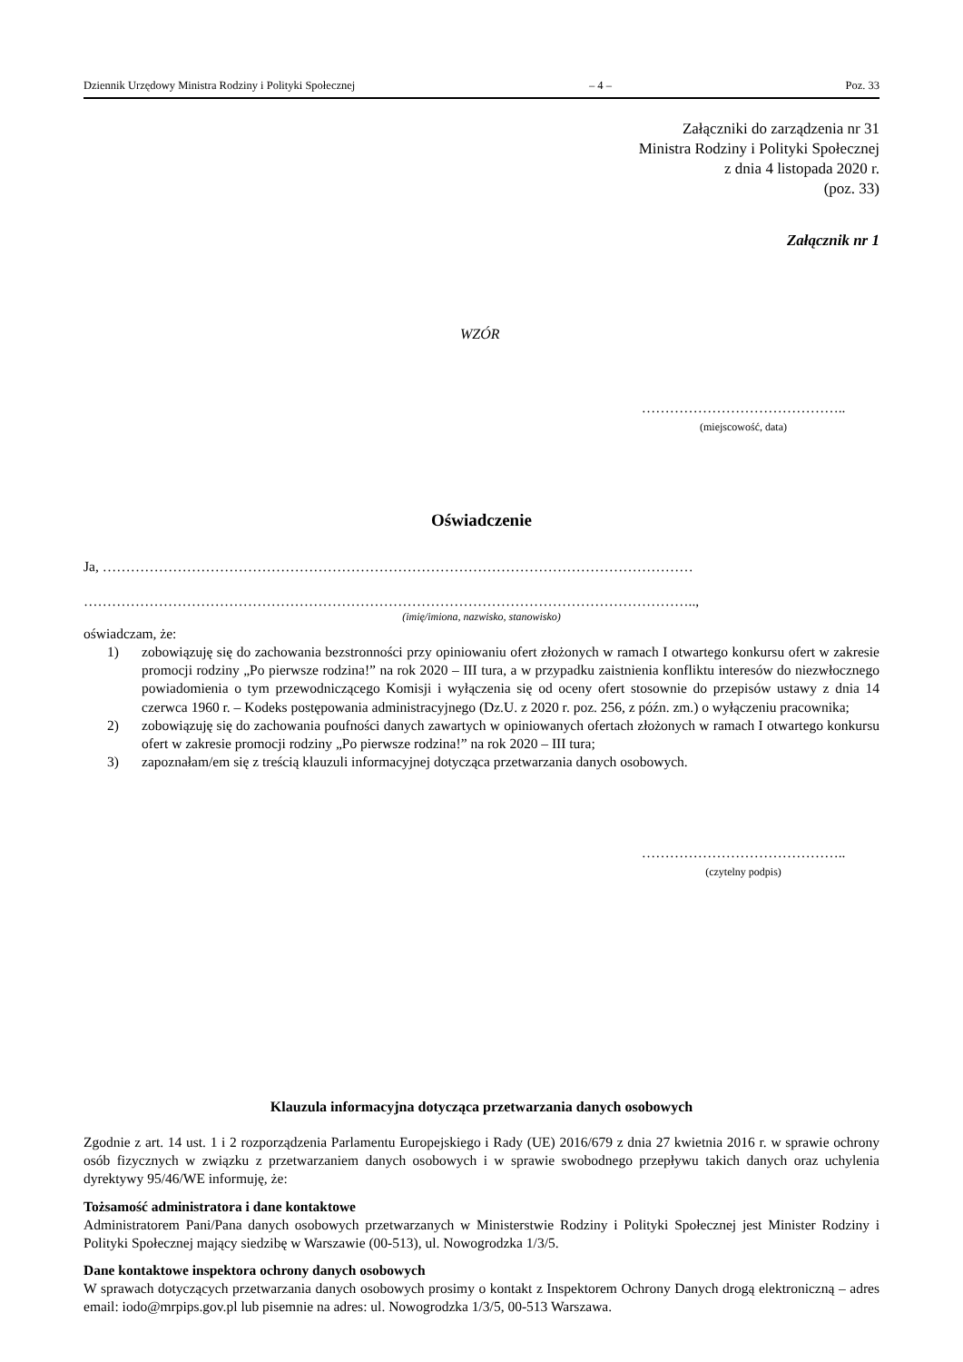Dziennik Urzędowy Ministra Rodziny i Polityki Społecznej – 4 – Poz. 33
Załączniki do zarządzenia nr 31
Ministra Rodziny i Polityki Społecznej
z dnia 4 listopada 2020 r.
(poz. 33)
Załącznik nr 1
WZÓR
……………………………………..
(miejscowość, data)
Oświadczenie
Ja, ………………………………………………………………………………………………………………
…………………………………………………………………………………………………………………..,
(imię/imiona, nazwisko, stanowisko)
oświadczam, że:
1) zobowiązuję się do zachowania bezstronności przy opiniowaniu ofert złożonych w ramach I otwartego konkursu ofert w zakresie promocji rodziny „Po pierwsze rodzina!” na rok 2020 – III tura, a w przypadku zaistnienia konfliktu interesów do niezwłocznego powiadomienia o tym przewodniczącego Komisji i wyłączenia się od oceny ofert stosownie do przepisów ustawy z dnia 14 czerwca 1960 r. – Kodeks postępowania administracyjnego (Dz.U. z 2020 r. poz. 256, z późn. zm.) o wyłączeniu pracownika;
2) zobowiązuję się do zachowania poufności danych zawartych w opiniowanych ofertach złożonych w ramach I otwartego konkursu ofert w zakresie promocji rodziny „Po pierwsze rodzina!” na rok 2020 – III tura;
3) zapoznałam/em się z treścią klauzuli informacyjnej dotycząca przetwarzania danych osobowych.
……………………………………..
(czytelny podpis)
Klauzula informacyjna dotycząca przetwarzania danych osobowych
Zgodnie z art. 14 ust. 1 i 2 rozporządzenia Parlamentu Europejskiego i Rady (UE) 2016/679 z dnia 27 kwietnia 2016 r. w sprawie ochrony osób fizycznych w związku z przetwarzaniem danych osobowych i w sprawie swobodnego przepływu takich danych oraz uchylenia dyrektywy 95/46/WE informuję, że:
Tożsamość administratora i dane kontaktowe
Administratorem Pani/Pana danych osobowych przetwarzanych w Ministerstwie Rodziny i Polityki Społecznej jest Minister Rodziny i Polityki Społecznej mający siedzibę w Warszawie (00-513), ul. Nowogrodzka 1/3/5.
Dane kontaktowe inspektora ochrony danych osobowych
W sprawach dotyczących przetwarzania danych osobowych prosimy o kontakt z Inspektorem Ochrony Danych drogą elektroniczną – adres email: iodo@mrpips.gov.pl lub pisemnie na adres: ul. Nowogrodzka 1/3/5, 00-513 Warszawa.